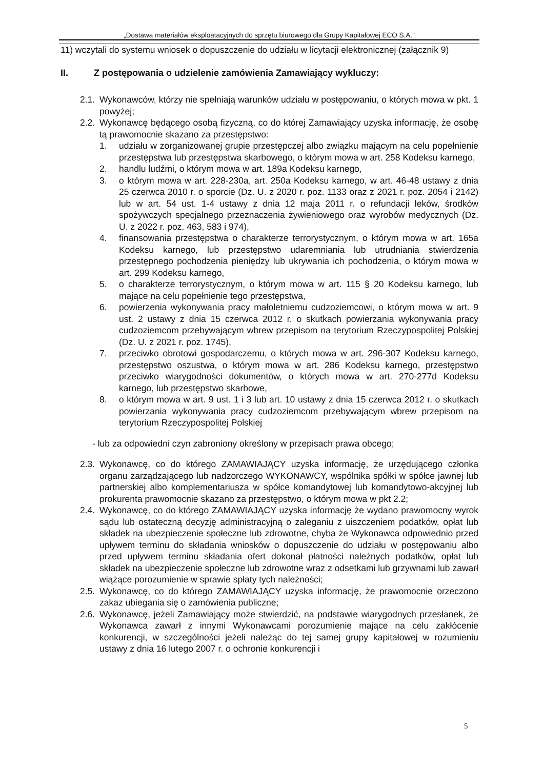„Dostawa materiałów eksploatacyjnych do sprzętu biurowego dla Grupy Kapitałowej ECO S.A.”
11) wczytali do systemu wniosek o dopuszczenie do udziału w licytacji elektronicznej (załącznik 9)
II. Z postępowania o udzielenie zamówienia Zamawiający wykluczy:
2.1. Wykonawców, którzy nie spełniają warunków udziału w postępowaniu, o których mowa w pkt. 1 powyżej;
2.2. Wykonawcę będącego osobą fizyczną, co do której Zamawiający uzyska informację, że osobę tą prawomocnie skazano za przestępstwo:
1. udziału w zorganizowanej grupie przestępczej albo związku mającym na celu popełnienie przestępstwa lub przestępstwa skarbowego, o którym mowa w art. 258 Kodeksu karnego,
2. handlu ludźmi, o którym mowa w art. 189a Kodeksu karnego,
3. o którym mowa w art. 228-230a, art. 250a Kodeksu karnego, w art. 46-48 ustawy z dnia 25 czerwca 2010 r. o sporcie (Dz. U. z 2020 r. poz. 1133 oraz z 2021 r. poz. 2054 i 2142) lub w art. 54 ust. 1-4 ustawy z dnia 12 maja 2011 r. o refundacji leków, środków spożywczych specjalnego przeznaczenia żywieniowego oraz wyrobów medycznych (Dz. U. z 2022 r. poz. 463, 583 i 974),
4. finansowania przestępstwa o charakterze terrorystycznym, o którym mowa w art. 165a Kodeksu karnego, lub przestępstwo udaremniania lub utrudniania stwierdzenia przestępnego pochodzenia pieniędzy lub ukrywania ich pochodzenia, o którym mowa w art. 299 Kodeksu karnego,
5. o charakterze terrorystycznym, o którym mowa w art. 115 § 20 Kodeksu karnego, lub mające na celu popełnienie tego przestępstwa,
6. powierzenia wykonywania pracy małoletniemu cudzoziemcowi, o którym mowa w art. 9 ust. 2 ustawy z dnia 15 czerwca 2012 r. o skutkach powierzania wykonywania pracy cudzoziemcom przebywającym wbrew przepisom na terytorium Rzeczypospolitej Polskiej (Dz. U. z 2021 r. poz. 1745),
7. przeciwko obrotowi gospodarczemu, o których mowa w art. 296-307 Kodeksu karnego, przestępstwo oszustwa, o którym mowa w art. 286 Kodeksu karnego, przestępstwo przeciwko wiarygodności dokumentów, o których mowa w art. 270-277d Kodeksu karnego, lub przestępstwo skarbowe,
8. o którym mowa w art. 9 ust. 1 i 3 lub art. 10 ustawy z dnia 15 czerwca 2012 r. o skutkach powierzania wykonywania pracy cudzoziemcom przebywającym wbrew przepisom na terytorium Rzeczypospolitej Polskiej
- lub za odpowiedni czyn zabroniony określony w przepisach prawa obcego;
2.3. Wykonawcę, co do którego ZAMAWIAJĄCY uzyska informację, że urzędującego członka organu zarządzającego lub nadzorczego WYKONAWCY, wspólnika spółki w spółce jawnej lub partnerskiej albo komplementariusza w spółce komandytowej lub komandytowo-akcyjnej lub prokurenta prawomocnie skazano za przestępstwo, o którym mowa w pkt 2.2;
2.4. Wykonawcę, co do którego ZAMAWIAJĄCY uzyska informację że wydano prawomocny wyrok sądu lub ostateczną decyzję administracyjną o zaleganiu z uiszczeniem podatków, opłat lub składek na ubezpieczenie społeczne lub zdrowotne, chyba że Wykonawca odpowiednio przed upływem terminu do składania wniosków o dopuszczenie do udziału w postępowaniu albo przed upływem terminu składania ofert dokonał płatności należnych podatków, opłat lub składek na ubezpieczenie społeczne lub zdrowotne wraz z odsetkami lub grzywnami lub zawarł wiążące porozumienie w sprawie spłaty tych należności;
2.5. Wykonawcę, co do którego ZAMAWIAJĄCY uzyska informację, że prawomocnie orzeczono zakaz ubiegania się o zamówienia publiczne;
2.6. Wykonawcę, jeżeli Zamawiający może stwierdzić, na podstawie wiarygodnych przesłanek, że Wykonawca zawarł z innymi Wykonawcami porozumienie mające na celu zakłócenie konkurencji, w szczególności jeżeli należąc do tej samej grupy kapitałowej w rozumieniu ustawy z dnia 16 lutego 2007 r. o ochronie konkurencji i
5